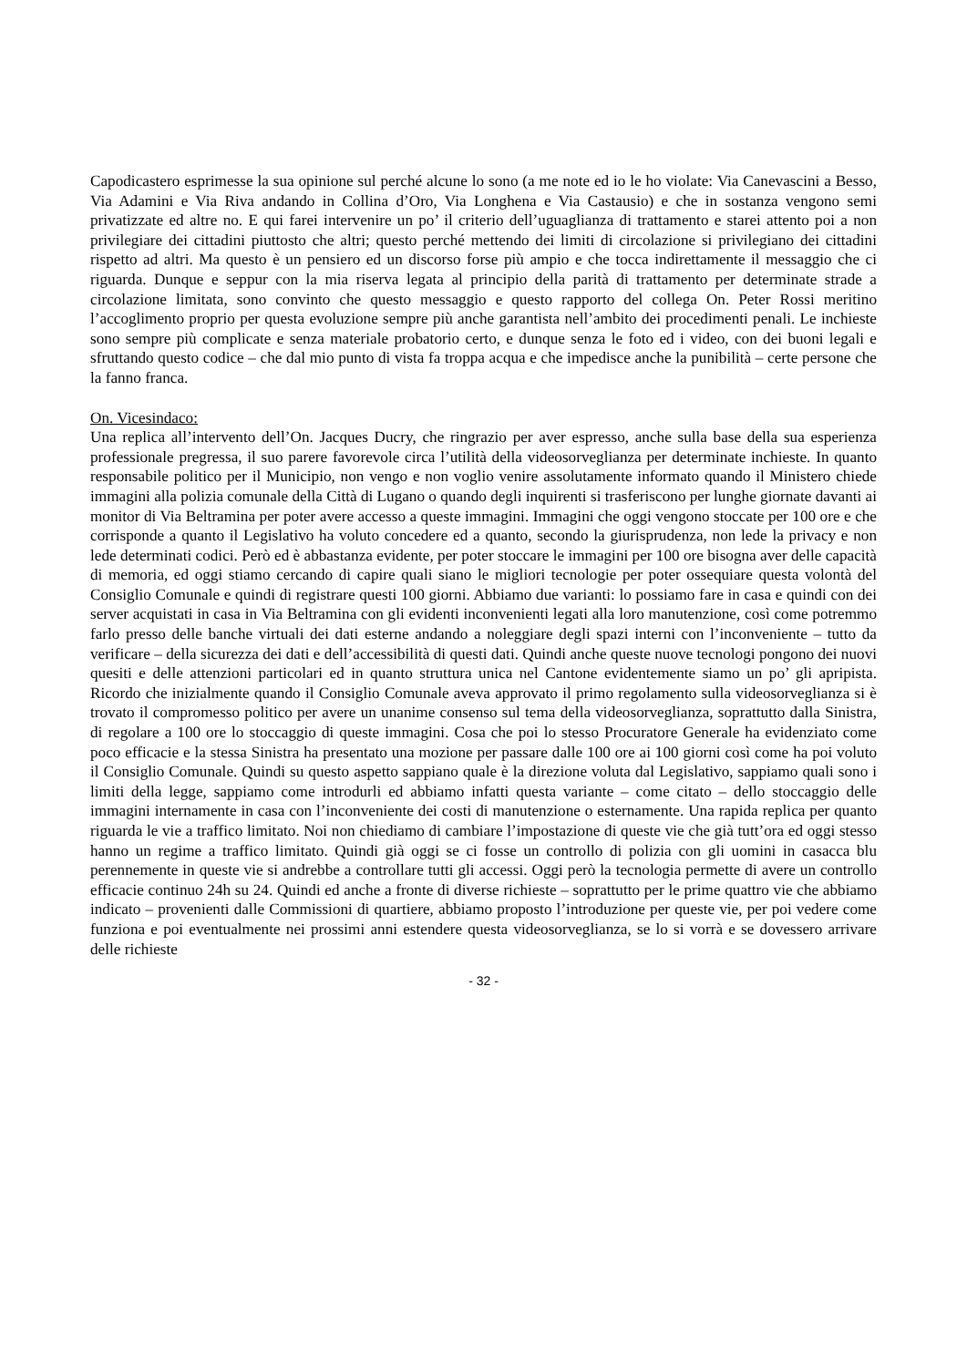Capodicastero esprimesse la sua opinione sul perché alcune lo sono (a me note ed io le ho violate: Via Canevascini a Besso, Via Adamini e Via Riva andando in Collina d’Oro, Via Longhena e Via Castausio) e che in sostanza vengono semi privatizzate ed altre no. E qui farei intervenire un po’ il criterio dell’uguaglianza di trattamento e starei attento poi a non privilegiare dei cittadini piuttosto che altri; questo perché mettendo dei limiti di circolazione si privilegiano dei cittadini rispetto ad altri. Ma questo è un pensiero ed un discorso forse più ampio e che tocca indirettamente il messaggio che ci riguarda. Dunque e seppur con la mia riserva legata al principio della parità di trattamento per determinate strade a circolazione limitata, sono convinto che questo messaggio e questo rapporto del collega On. Peter Rossi meritino l’accoglimento proprio per questa evoluzione sempre più anche garantista nell’ambito dei procedimenti penali. Le inchieste sono sempre più complicate e senza materiale probatorio certo, e dunque senza le foto ed i video, con dei buoni legali e sfruttando questo codice – che dal mio punto di vista fa troppa acqua e che impedisce anche la punibilità – certe persone che la fanno franca.
On. Vicesindaco:
Una replica all’intervento dell’On. Jacques Ducry, che ringrazio per aver espresso, anche sulla base della sua esperienza professionale pregressa, il suo parere favorevole circa l’utilità della videosorveglianza per determinate inchieste. In quanto responsabile politico per il Municipio, non vengo e non voglio venire assolutamente informato quando il Ministero chiede immagini alla polizia comunale della Città di Lugano o quando degli inquirenti si trasferiscono per lunghe giornate davanti ai monitor di Via Beltramina per poter avere accesso a queste immagini. Immagini che oggi vengono stoccate per 100 ore e che corrisponde a quanto il Legislativo ha voluto concedere ed a quanto, secondo la giurisprudenza, non lede la privacy e non lede determinati codici. Però ed è abbastanza evidente, per poter stoccare le immagini per 100 ore bisogna aver delle capacità di memoria, ed oggi stiamo cercando di capire quali siano le migliori tecnologie per poter ossequiare questa volontà del Consiglio Comunale e quindi di registrare questi 100 giorni. Abbiamo due varianti: lo possiamo fare in casa e quindi con dei server acquistati in casa in Via Beltramina con gli evidenti inconvenienti legati alla loro manutenzione, così come potremmo farlo presso delle banche virtuali dei dati esterne andando a noleggiare degli spazi interni con l’inconveniente – tutto da verificare – della sicurezza dei dati e dell’accessibilità di questi dati. Quindi anche queste nuove tecnologi pongono dei nuovi quesiti e delle attenzioni particolari ed in quanto struttura unica nel Cantone evidentemente siamo un po’ gli apripista. Ricordo che inizialmente quando il Consiglio Comunale aveva approvato il primo regolamento sulla videosorveglianza si è trovato il compromesso politico per avere un unanime consenso sul tema della videosorveglianza, soprattutto dalla Sinistra, di regolare a 100 ore lo stoccaggio di queste immagini. Cosa che poi lo stesso Procuratore Generale ha evidenziato come poco efficacie e la stessa Sinistra ha presentato una mozione per passare dalle 100 ore ai 100 giorni così come ha poi voluto il Consiglio Comunale. Quindi su questo aspetto sappiano quale è la direzione voluta dal Legislativo, sappiamo quali sono i limiti della legge, sappiamo come introdurli ed abbiamo infatti questa variante – come citato – dello stoccaggio delle immagini internamente in casa con l’inconveniente dei costi di manutenzione o esternamente. Una rapida replica per quanto riguarda le vie a traffico limitato. Noi non chiediamo di cambiare l’impostazione di queste vie che già tutt’ora ed oggi stesso hanno un regime a traffico limitato. Quindi già oggi se ci fosse un controllo di polizia con gli uomini in casacca blu perennemente in queste vie si andrebbe a controllare tutti gli accessi. Oggi però la tecnologia permette di avere un controllo efficacie continuo 24h su 24. Quindi ed anche a fronte di diverse richieste – soprattutto per le prime quattro vie che abbiamo indicato – provenienti dalle Commissioni di quartiere, abbiamo proposto l’introduzione per queste vie, per poi vedere come funziona e poi eventualmente nei prossimi anni estendere questa videosorveglianza, se lo si vorrà e se dovessero arrivare delle richieste
- 32 -